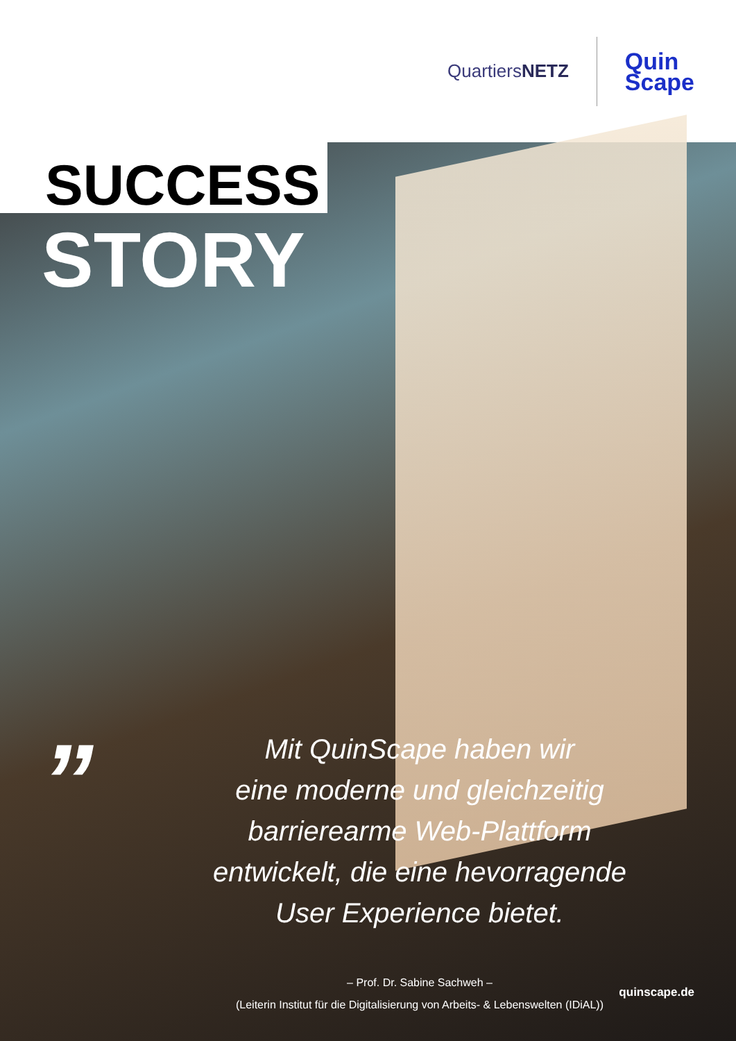QuartiersNETZ
Quin
Scape
SUCCESS
STORY
”
Mit QuinScape haben wir
eine moderne und gleichzeitig
barrierearme Web-Plattform
entwickelt, die eine hevorragende
User Experience bietet.
– Prof. Dr. Sabine Sachweh –
(Leiterin Institut für die Digitalisierung von Arbeits- & Lebenswelten (IDiAL))
quinscape.de